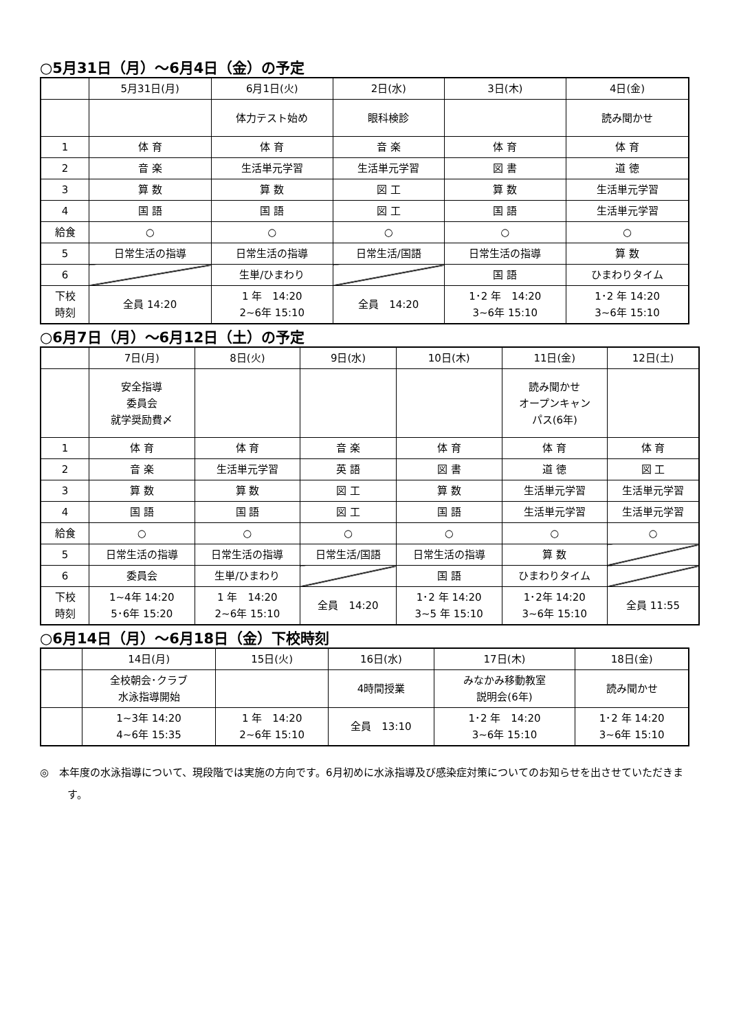○5月31日（月）～6月4日（金）の予定
| | 5月31日(月) | 6月1日(火) | 2日(水) | 3日(木) | 4日(金) |
| --- | --- | --- | --- | --- | --- |
| | | 体力テスト始め | 眼科検診 | | 読み聞かせ |
| 1 | 体 育 | 体 育 | 音 楽 | 体 育 | 体 育 |
| 2 | 音 楽 | 生活単元学習 | 生活単元学習 | 図 書 | 道 徳 |
| 3 | 算 数 | 算 数 | 図 工 | 算 数 | 生活単元学習 |
| 4 | 国 語 | 国 語 | 図 工 | 国 語 | 生活単元学習 |
| 給食 | ○ | ○ | ○ | ○ | ○ |
| 5 | 日常生活の指導 | 日常生活の指導 | 日常生活/国語 | 日常生活の指導 | 算 数 |
| 6 | | 生単/ひまわり | | 国 語 | ひまわりタイム |
| 下校 時刻 | 全員 14:20 | 1 年 14:20 2~6年 15:10 | 全員 14:20 | 1･2 年 14:20 3~6年 15:10 | 1･2 年 14:20 3~6年 15:10 |
○6月7日（月）～6月12日（土）の予定
| | 7日(月) | 8日(火) | 9日(水) | 10日(木) | 11日(金) | 12日(土) |
| --- | --- | --- | --- | --- | --- | --- |
| | 安全指導 委員会 就学奨励費〆 | | | | 読み聞かせ オープンキャン パス(6年) | |
| 1 | 体 育 | 体 育 | 音 楽 | 体 育 | 体 育 | 体 育 |
| 2 | 音 楽 | 生活単元学習 | 英 語 | 図 書 | 道 徳 | 図 工 |
| 3 | 算 数 | 算 数 | 図 工 | 算 数 | 生活単元学習 | 生活単元学習 |
| 4 | 国 語 | 国 語 | 図 工 | 国 語 | 生活単元学習 | 生活単元学習 |
| 給食 | ○ | ○ | ○ | ○ | ○ | ○ |
| 5 | 日常生活の指導 | 日常生活の指導 | 日常生活/国語 | 日常生活の指導 | 算 数 | |
| 6 | 委員会 | 生単/ひまわり | | 国 語 | ひまわりタイム | |
| 下校 時刻 | 1~4年 14:20 5･6年 15:20 | 1 年 14:20 2~6年 15:10 | 全員 14:20 | 1･2 年 14:20 3~5 年 15:10 | 1･2年 14:20 3~6年 15:10 | 全員 11:55 |
○6月14日（月）～6月18日（金）下校時刻
| | 14日(月) | 15日(火) | 16日(水) | 17日(木) | 18日(金) |
| --- | --- | --- | --- | --- | --- |
| | 全校朝会･クラブ 水泳指導開始 | | 4時間授業 | みなかみ移動教室 説明会(6年) | 読み聞かせ |
| | 1~3年 14:20 4~6年 15:35 | 1 年 14:20 2~6年 15:10 | 全員 13:10 | 1･2 年 14:20 3~6年 15:10 | 1･2 年 14:20 3~6年 15:10 |
◎　本年度の水泳指導について、現段階では実施の方向です。6月初めに水泳指導及び感染症対策についてのお知らせを出させていただきます。